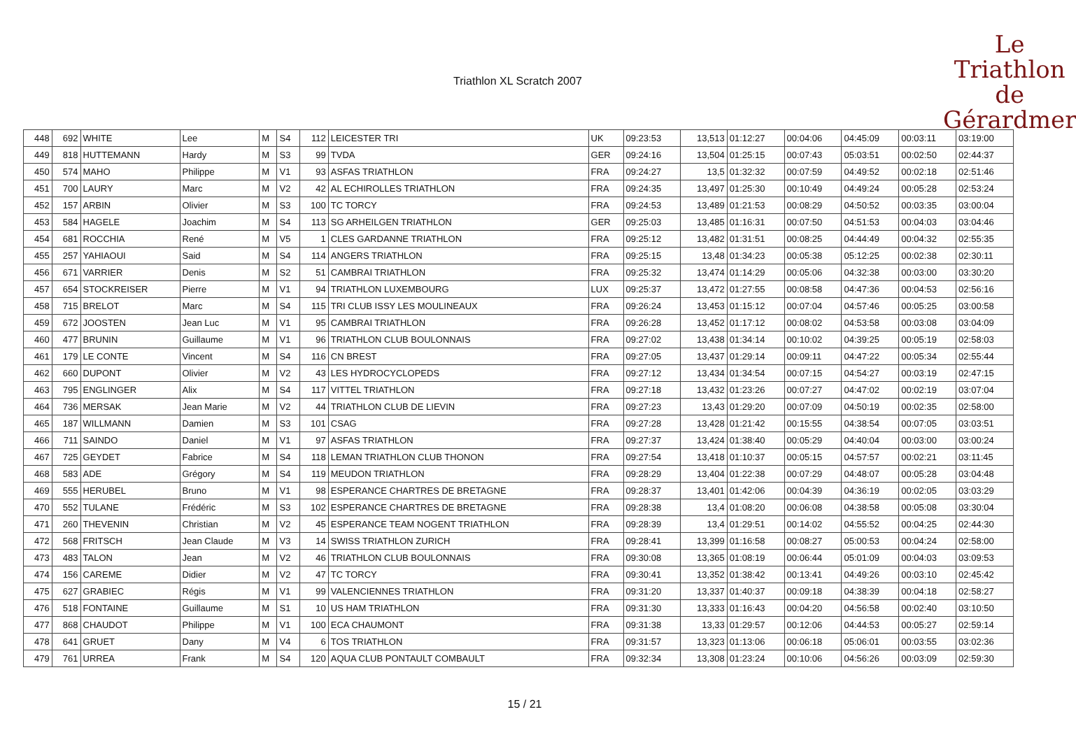Triathlon XL Scratch 2007
Le
Triathlon
de Gérardmer
| 448 | 692 | WHITE | Lee | M | S4 | 112 | LEICESTER TRI | UK | 09:23:53 | 13,513 | 01:12:27 | 00:04:06 | 04:45:09 | 00:03:11 | 03:19:00 |
| 449 | 818 | HUTTEMANN | Hardy | M | S3 | 99 | TVDA | GER | 09:24:16 | 13,504 | 01:25:15 | 00:07:43 | 05:03:51 | 00:02:50 | 02:44:37 |
| 450 | 574 | MAHO | Philippe | M | V1 | 93 | ASFAS TRIATHLON | FRA | 09:24:27 | 13,5 | 01:32:32 | 00:07:59 | 04:49:52 | 00:02:18 | 02:51:46 |
| 451 | 700 | LAURY | Marc | M | V2 | 42 | AL ECHIROLLES TRIATHLON | FRA | 09:24:35 | 13,497 | 01:25:30 | 00:10:49 | 04:49:24 | 00:05:28 | 02:53:24 |
| 452 | 157 | ARBIN | Olivier | M | S3 | 100 | TC TORCY | FRA | 09:24:53 | 13,489 | 01:21:53 | 00:08:29 | 04:50:52 | 00:03:35 | 03:00:04 |
| 453 | 584 | HAGELE | Joachim | M | S4 | 113 | SG ARHEILGEN TRIATHLON | GER | 09:25:03 | 13,485 | 01:16:31 | 00:07:50 | 04:51:53 | 00:04:03 | 03:04:46 |
| 454 | 681 | ROCCHIA | René | M | V5 | 1 | CLES GARDANNE TRIATHLON | FRA | 09:25:12 | 13,482 | 01:31:51 | 00:08:25 | 04:44:49 | 00:04:32 | 02:55:35 |
| 455 | 257 | YAHIAOUI | Said | M | S4 | 114 | ANGERS TRIATHLON | FRA | 09:25:15 | 13,48 | 01:34:23 | 00:05:38 | 05:12:25 | 00:02:38 | 02:30:11 |
| 456 | 671 | VARRIER | Denis | M | S2 | 51 | CAMBRAI TRIATHLON | FRA | 09:25:32 | 13,474 | 01:14:29 | 00:05:06 | 04:32:38 | 00:03:00 | 03:30:20 |
| 457 | 654 | STOCKREISER | Pierre | M | V1 | 94 | TRIATHLON LUXEMBOURG | LUX | 09:25:37 | 13,472 | 01:27:55 | 00:08:58 | 04:47:36 | 00:04:53 | 02:56:16 |
| 458 | 715 | BRELOT | Marc | M | S4 | 115 | TRI CLUB ISSY LES MOULINEAUX | FRA | 09:26:24 | 13,453 | 01:15:12 | 00:07:04 | 04:57:46 | 00:05:25 | 03:00:58 |
| 459 | 672 | JOOSTEN | Jean Luc | M | V1 | 95 | CAMBRAI TRIATHLON | FRA | 09:26:28 | 13,452 | 01:17:12 | 00:08:02 | 04:53:58 | 00:03:08 | 03:04:09 |
| 460 | 477 | BRUNIN | Guillaume | M | V1 | 96 | TRIATHLON CLUB BOULONNAIS | FRA | 09:27:02 | 13,438 | 01:34:14 | 00:10:02 | 04:39:25 | 00:05:19 | 02:58:03 |
| 461 | 179 | LE CONTE | Vincent | M | S4 | 116 | CN BREST | FRA | 09:27:05 | 13,437 | 01:29:14 | 00:09:11 | 04:47:22 | 00:05:34 | 02:55:44 |
| 462 | 660 | DUPONT | Olivier | M | V2 | 43 | LES HYDROCYCLOPEDS | FRA | 09:27:12 | 13,434 | 01:34:54 | 00:07:15 | 04:54:27 | 00:03:19 | 02:47:15 |
| 463 | 795 | ENGLINGER | Alix | M | S4 | 117 | VITTEL TRIATHLON | FRA | 09:27:18 | 13,432 | 01:23:26 | 00:07:27 | 04:47:02 | 00:02:19 | 03:07:04 |
| 464 | 736 | MERSAK | Jean Marie | M | V2 | 44 | TRIATHLON CLUB DE LIEVIN | FRA | 09:27:23 | 13,43 | 01:29:20 | 00:07:09 | 04:50:19 | 00:02:35 | 02:58:00 |
| 465 | 187 | WILLMANN | Damien | M | S3 | 101 | CSAG | FRA | 09:27:28 | 13,428 | 01:21:42 | 00:15:55 | 04:38:54 | 00:07:05 | 03:03:51 |
| 466 | 711 | SAINDO | Daniel | M | V1 | 97 | ASFAS TRIATHLON | FRA | 09:27:37 | 13,424 | 01:38:40 | 00:05:29 | 04:40:04 | 00:03:00 | 03:00:24 |
| 467 | 725 | GEYDET | Fabrice | M | S4 | 118 | LEMAN TRIATHLON CLUB THONON | FRA | 09:27:54 | 13,418 | 01:10:37 | 00:05:15 | 04:57:57 | 00:02:21 | 03:11:45 |
| 468 | 583 | ADE | Grégory | M | S4 | 119 | MEUDON TRIATHLON | FRA | 09:28:29 | 13,404 | 01:22:38 | 00:07:29 | 04:48:07 | 00:05:28 | 03:04:48 |
| 469 | 555 | HERUBEL | Bruno | M | V1 | 98 | ESPERANCE CHARTRES DE BRETAGNE | FRA | 09:28:37 | 13,401 | 01:42:06 | 00:04:39 | 04:36:19 | 00:02:05 | 03:03:29 |
| 470 | 552 | TULANE | Frédéric | M | S3 | 102 | ESPERANCE CHARTRES DE BRETAGNE | FRA | 09:28:38 | 13,4 | 01:08:20 | 00:06:08 | 04:38:58 | 00:05:08 | 03:30:04 |
| 471 | 260 | THEVENIN | Christian | M | V2 | 45 | ESPERANCE TEAM NOGENT TRIATHLON | FRA | 09:28:39 | 13,4 | 01:29:51 | 00:14:02 | 04:55:52 | 00:04:25 | 02:44:30 |
| 472 | 568 | FRITSCH | Jean Claude | M | V3 | 14 | SWISS TRIATHLON ZURICH | FRA | 09:28:41 | 13,399 | 01:16:58 | 00:08:27 | 05:00:53 | 00:04:24 | 02:58:00 |
| 473 | 483 | TALON | Jean | M | V2 | 46 | TRIATHLON CLUB BOULONNAIS | FRA | 09:30:08 | 13,365 | 01:08:19 | 00:06:44 | 05:01:09 | 00:04:03 | 03:09:53 |
| 474 | 156 | CAREME | Didier | M | V2 | 47 | TC TORCY | FRA | 09:30:41 | 13,352 | 01:38:42 | 00:13:41 | 04:49:26 | 00:03:10 | 02:45:42 |
| 475 | 627 | GRABIEC | Régis | M | V1 | 99 | VALENCIENNES TRIATHLON | FRA | 09:31:20 | 13,337 | 01:40:37 | 00:09:18 | 04:38:39 | 00:04:18 | 02:58:27 |
| 476 | 518 | FONTAINE | Guillaume | M | S1 | 10 | US HAM TRIATHLON | FRA | 09:31:30 | 13,333 | 01:16:43 | 00:04:20 | 04:56:58 | 00:02:40 | 03:10:50 |
| 477 | 868 | CHAUDOT | Philippe | M | V1 | 100 | ECA CHAUMONT | FRA | 09:31:38 | 13,33 | 01:29:57 | 00:12:06 | 04:44:53 | 00:05:27 | 02:59:14 |
| 478 | 641 | GRUET | Dany | M | V4 | 6 | TOS TRIATHLON | FRA | 09:31:57 | 13,323 | 01:13:06 | 00:06:18 | 05:06:01 | 00:03:55 | 03:02:36 |
| 479 | 761 | URREA | Frank | M | S4 | 120 | AQUA CLUB PONTAULT COMBAULT | FRA | 09:32:34 | 13,308 | 01:23:24 | 00:10:06 | 04:56:26 | 00:03:09 | 02:59:30 |
15 / 21